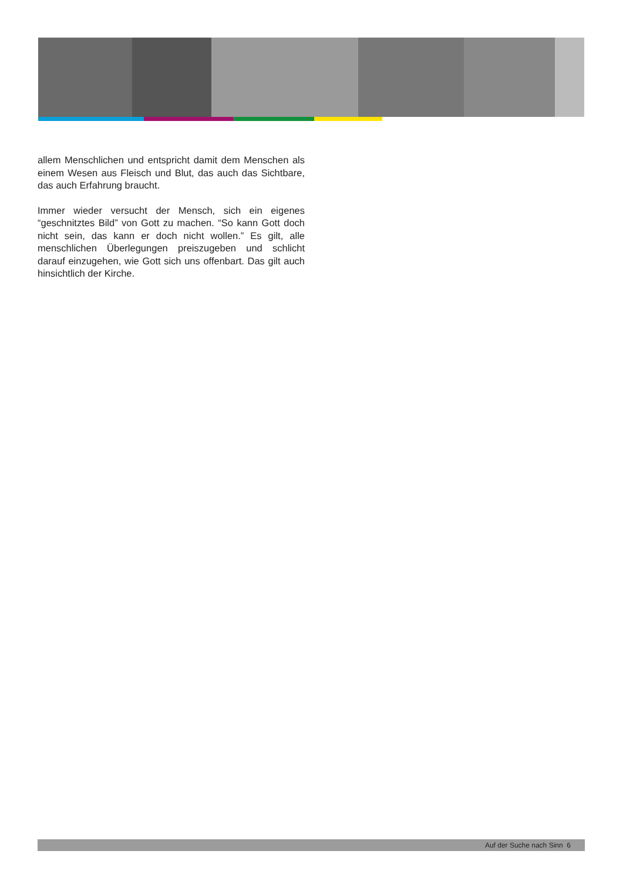allem Menschlichen und entspricht damit dem Menschen als einem Wesen aus Fleisch und Blut, das auch das Sichtbare, das auch Erfahrung braucht.
Immer wieder versucht der Mensch, sich ein eigenes “geschnitztes Bild” von Gott zu machen. “So kann Gott doch nicht sein, das kann er doch nicht wollen.” Es gilt, alle menschlichen Überlegungen preiszugeben und schlicht darauf einzugehen, wie Gott sich uns offenbart. Das gilt auch hinsichtlich der Kirche.
Auf der Suche nach Sinn 6